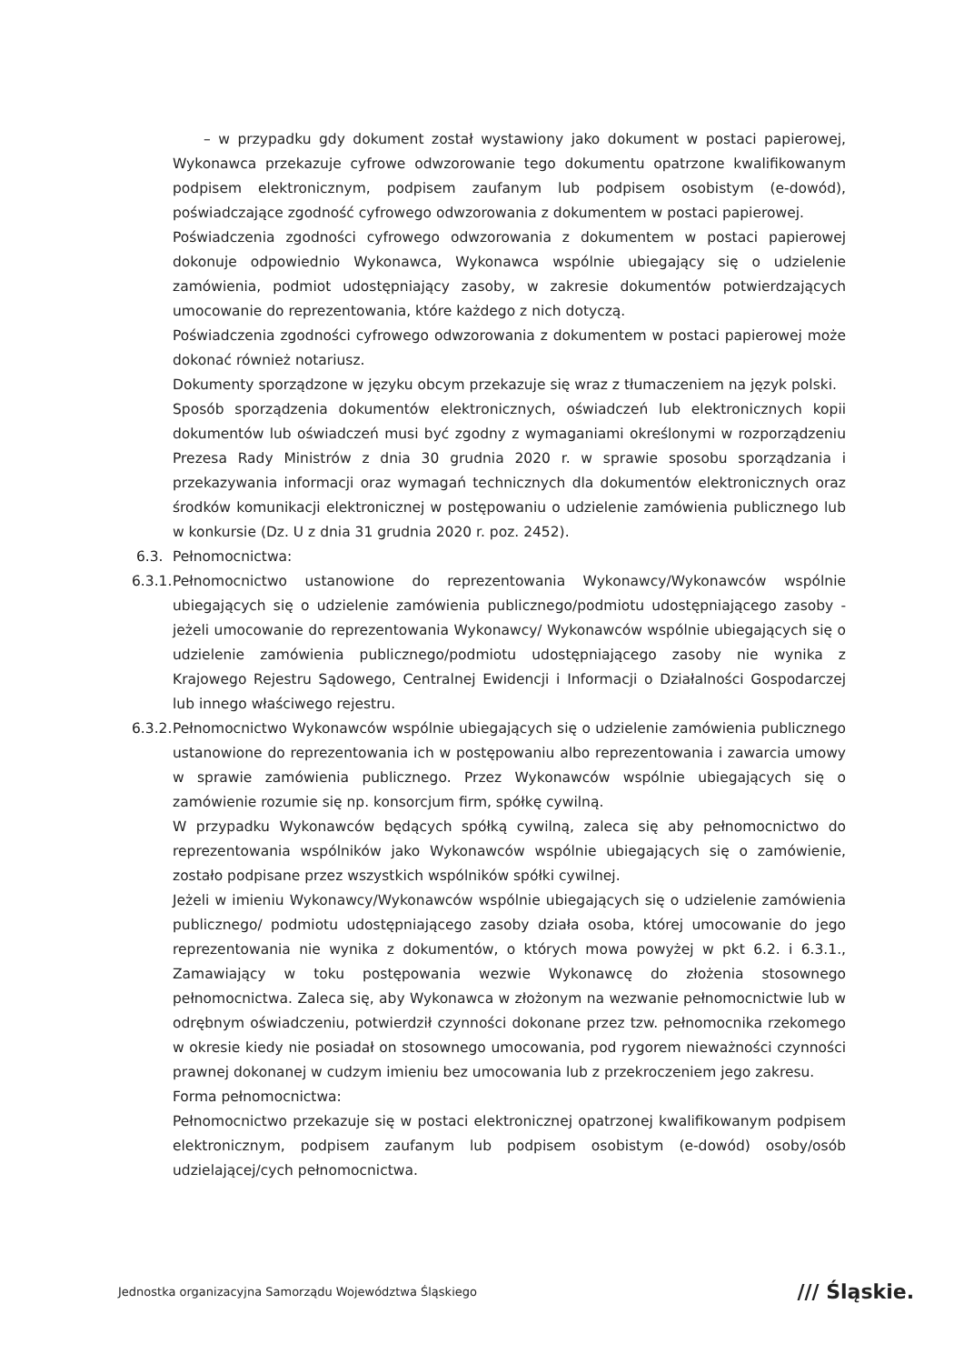– w przypadku gdy dokument został wystawiony jako dokument w postaci papierowej, Wykonawca przekazuje cyfrowe odwzorowanie tego dokumentu opatrzone kwalifikowanym podpisem elektronicznym, podpisem zaufanym lub podpisem osobistym (e-dowód), poświadczające zgodność cyfrowego odwzorowania z dokumentem w postaci papierowej.
Poświadczenia zgodności cyfrowego odwzorowania z dokumentem w postaci papierowej dokonuje odpowiednio Wykonawca, Wykonawca wspólnie ubiegający się o udzielenie zamówienia, podmiot udostępniający zasoby, w zakresie dokumentów potwierdzających umocowanie do reprezentowania, które każdego z nich dotyczą.
Poświadczenia zgodności cyfrowego odwzorowania z dokumentem w postaci papierowej może dokonać również notariusz.
Dokumenty sporządzone w języku obcym przekazuje się wraz z tłumaczeniem na język polski.
Sposób sporządzenia dokumentów elektronicznych, oświadczeń lub elektronicznych kopii dokumentów lub oświadczeń musi być zgodny z wymaganiami określonymi w rozporządzeniu Prezesa Rady Ministrów z dnia 30 grudnia 2020 r. w sprawie sposobu sporządzania i przekazywania informacji oraz wymagań technicznych dla dokumentów elektronicznych oraz środków komunikacji elektronicznej w postępowaniu o udzielenie zamówienia publicznego lub w konkursie (Dz. U z dnia 31 grudnia 2020 r. poz. 2452).
6.3. Pełnomocnictwa:
6.3.1.
Pełnomocnictwo ustanowione do reprezentowania Wykonawcy/Wykonawców wspólnie ubiegających się o udzielenie zamówienia publicznego/podmiotu udostępniającego zasoby - jeżeli umocowanie do reprezentowania Wykonawcy/ Wykonawców wspólnie ubiegających się o udzielenie zamówienia publicznego/podmiotu udostępniającego zasoby nie wynika z Krajowego Rejestru Sądowego, Centralnej Ewidencji i Informacji o Działalności Gospodarczej lub innego właściwego rejestru.
6.3.2.
Pełnomocnictwo Wykonawców wspólnie ubiegających się o udzielenie zamówienia publicznego ustanowione do reprezentowania ich w postępowaniu albo reprezentowania i zawarcia umowy w sprawie zamówienia publicznego. Przez Wykonawców wspólnie ubiegających się o zamówienie rozumie się np. konsorcjum firm, spółkę cywilną.
W przypadku Wykonawców będących spółką cywilną, zaleca się aby pełnomocnictwo do reprezentowania wspólników jako Wykonawców wspólnie ubiegających się o zamówienie, zostało podpisane przez wszystkich wspólników spółki cywilnej.
Jeżeli w imieniu Wykonawcy/Wykonawców wspólnie ubiegających się o udzielenie zamówienia publicznego/ podmiotu udostępniającego zasoby działa osoba, której umocowanie do jego reprezentowania nie wynika z dokumentów, o których mowa powyżej w pkt 6.2. i 6.3.1., Zamawiający w toku postępowania wezwie Wykonawcę do złożenia stosownego pełnomocnictwa. Zaleca się, aby Wykonawca w złożonym na wezwanie pełnomocnictwie lub w odrębnym oświadczeniu, potwierdził czynności dokonane przez tzw. pełnomocnika rzekomego w okresie kiedy nie posiadał on stosownego umocowania, pod rygorem nieważności czynności prawnej dokonanej w cudzym imieniu bez umocowania lub z przekroczeniem jego zakresu.
Forma pełnomocnictwa:
Pełnomocnictwo przekazuje się w postaci elektronicznej opatrzonej kwalifikowanym podpisem elektronicznym, podpisem zaufanym lub podpisem osobistym (e-dowód) osoby/osób udzielającej/cych pełnomocnictwa.
Jednostka organizacyjna Samorządu Województwa Śląskiego /// Śląskie.